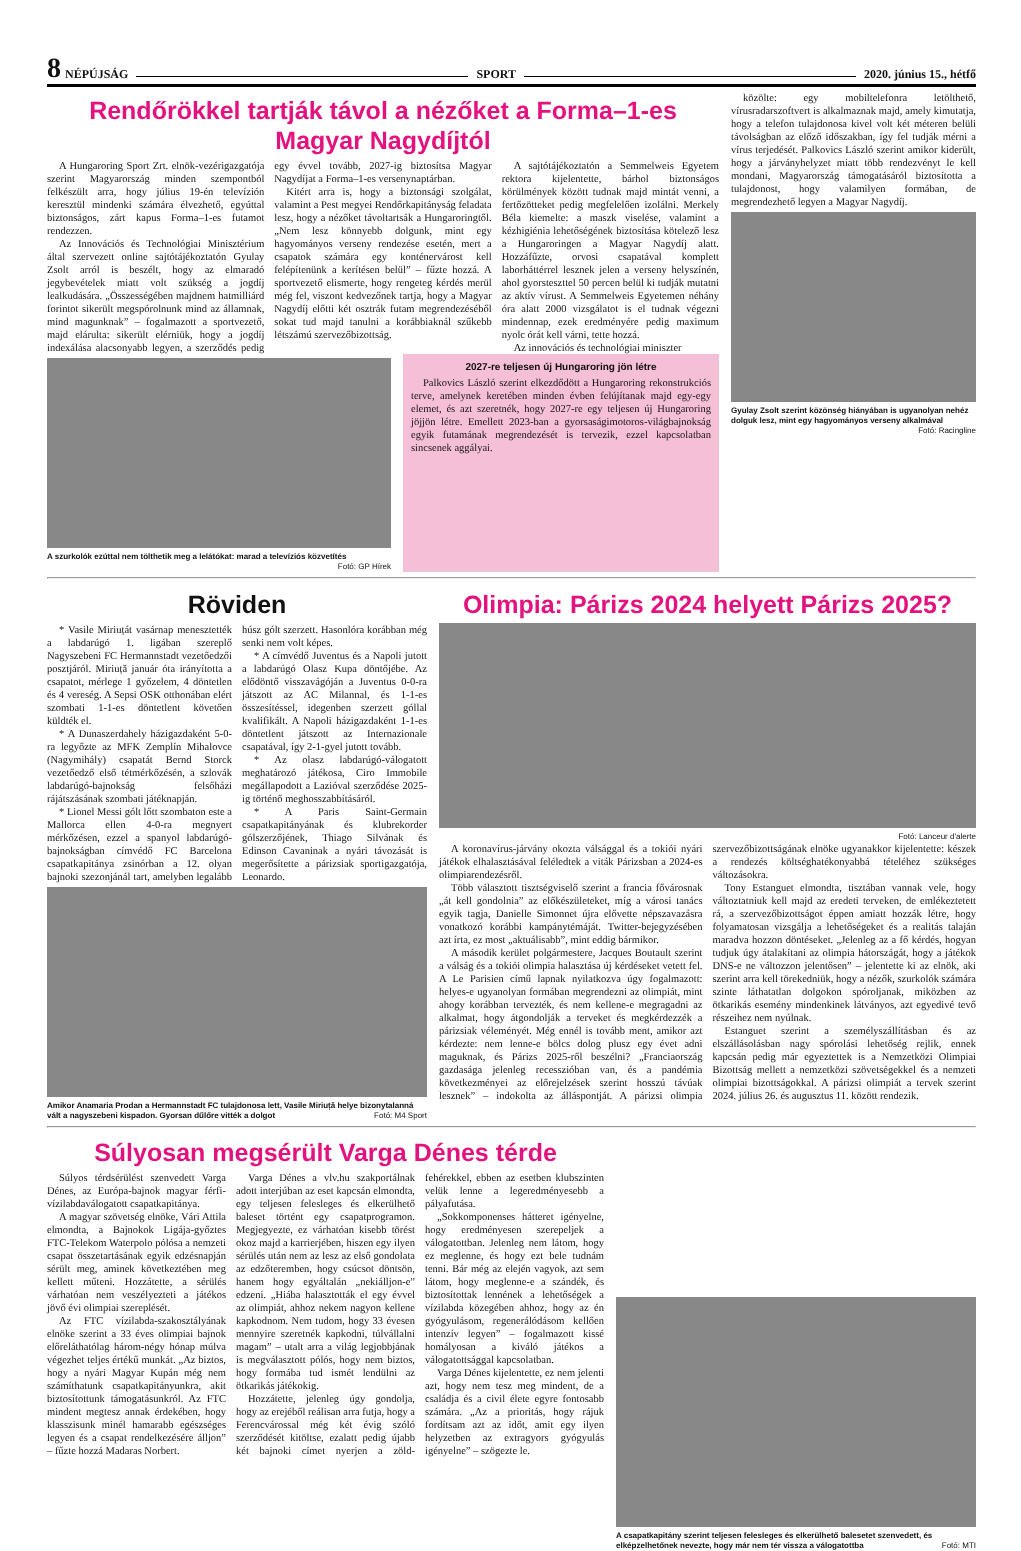8 NÉPÚJSÁG SPORT 2020. június 15., hétfő
Rendőrökkel tartják távol a nézőket a Forma–1-es Magyar Nagydíjtól
A Hungaroring Sport Zrt. elnök-vezérigazgatója szerint Magyarország minden szempontból felkészült arra, hogy július 19-én televízión keresztül mindenki számára élvezhető, egyúttal biztonságos, zárt kapus Forma–1-es futamot rendezzen.
Az Innovációs és Technológiai Minisztérium által szervezett online sajtótájékoztatón Gyulay Zsolt arról is beszélt, hogy az elmaradó jegybevételek miatt volt szükség a jogdíj lealkudására. „Összességében majdnem hatmilliárd forintot sikerült megspórolnunk mind az államnak, mind magunknak” – fogalmazott a sportvezető, majd elárulta: sikerült elérniük, hogy a jogdíj indexálása alacsonyabb legyen, a szerződés pedig egy évvel tovább, 2027-ig biztosítsa Magyar Nagydíjat a Forma–1-es versenynaptárban.
Kitért arra is, hogy a biztonsági szolgálat, valamint a Pest megyei Rendőrkapitányság feladata lesz, hogy a nézőket távoltartsák a Hungaroringtől. „Nem lesz könnyebb dolgunk, mint egy hagyományos verseny rendezése esetén, mert a csapatok számára egy konténervárost kell felépítenünk a kerítésen belül” – fűzte hozzá. A sportvezető elismerte, hogy rengeteg kérdés merül még fel, viszont kedvezőnek tartja, hogy a Magyar Nagydíj előtti két osztrák futam megrendezéséből sokat tud majd tanulni a korábbiaknál szűkebb létszámú szervezőbizottság.
A sajtótájékoztatón a Semmelweis Egyetem rektora kijelentette, bárhol biztonságos körülmények között tudnak majd mintát venni, a fertőzötteket pedig megfelelően izolálni. Merkely Béla kiemelte: a maszk viselése, valamint a kézhigiénia lehetőségének biztosítása kötelező lesz a Hungaroringen a Magyar Nagydíj alatt. Hozzáfűzte, orvosi csapatával komplett laborháttérrel lesznek jelen a verseny helyszínén, ahol gyorsteszttel 50 percen belül ki tudják mutatni az aktív vírust. A Semmelweis Egyetemen néhány óra alatt 2000 vizsgálatot is el tudnak végezni mindennap, ezek eredményére pedig maximum nyolc órát kell várni, tette hozzá.
Az innovációs és technológiai miniszter
A szurkolók ezúttal nem tölthetik meg a lelátókat: marad a televíziós közvetítés Fotó: GP Hírek
2027-re teljesen új Hungaroring jön létre
Palkovics László szerint elkezdődött a Hungaroring rekonstrukciós terve, amelynek keretében minden évben felújítanak majd egy-egy elemet, és azt szeretnék, hogy 2027-re egy teljesen új Hungaroring jöjjön létre. Emellett 2023-ban a gyorsaságimotoros-világbajnokság egyik futamának megrendezését is tervezik, ezzel kapcsolatban sincsenek aggályai.
közölte: egy mobiltelefonra letölthető, vírusradarszoftvert is alkalmaznak majd, amely kimutatja, hogy a telefon tulajdonosa kivel volt két méteren belüli távolságban az előző időszakban, így fel tudják mérni a vírus terjedését. Palkovics László szerint amikor kiderült, hogy a járványhelyzet miatt több rendezvényt le kell mondani, Magyarország támogatásáról biztosította a tulajdonost, hogy valamilyen formában, de megrendezhető legyen a Magyar Nagydíj.
Gyulay Zsolt szerint közönség hiányában is ugyanolyan nehéz dolguk lesz, mint egy hagyományos verseny alkalmával Fotó: Racingline
Röviden
* Vasile Miriuțát vasárnap menesztették a labdarúgó 1. ligában szereplő Nagyszebeni FC Hermannstadt vezetőedzői posztjáról. Miriuță január óta irányította a csapatot, mérlege 1 győzelem, 4 döntetlen és 4 vereség. A Sepsi OSK otthonában elért szombati 1-1-es döntetlent követően küldték el.
* A Dunaszerdahely házigazdaként 5-0-ra legyőzte az MFK Zemplín Mihalovce (Nagymihály) csapatát Bernd Storck vezetőedző első tétmérkőzésén, a szlovák labdarúgó-bajnokság felsőházi rájátszásának szombati játéknapján.
* Lionel Messi gólt lőtt szombaton este a Mallorca ellen 4-0-ra megnyert mérkőzésen, ezzel a spanyol labdarúgó-bajnokságban címvédő FC Barcelona csapatkapitánya zsinórban a 12. olyan bajnoki szezonjánál tart, amelyben legalább húsz gólt szerzett. Hasonlóra korábban még senki nem volt képes.
* A címvédő Juventus és a Napoli jutott a labdarúgó Olasz Kupa döntőjébe. Az elődöntő visszavágóján a Juventus 0-0-ra játszott az AC Milannal, és 1-1-es összesítéssel, idegenben szerzett góllal kvalifikált. A Napoli házigazdaként 1-1-es döntetlent játszott az Internazionale csapatával, így 2-1-gyel jutott tovább.
* Az olasz labdarúgó-válogatott meghatározó játékosa, Ciro Immobile megállapodott a Lazióval szerződése 2025-ig történő meghosszabbításáról.
* A Paris Saint-Germain csapatkapitányának és klubrekorder gólszerzőjének, Thiago Silvának és Edinson Cavaninak a nyári távozását is megerősítette a párizsiak sportigazgatója, Leonardo.
Amikor Anamaria Prodan a Hermannstadt FC tulajdonosa lett, Vasile Miriuță helye bizonytalanná vált a nagyszebeni kispadon. Gyorsan dűlőre vitték a dolgot Fotó: M4 Sport
Olimpia: Párizs 2024 helyett Párizs 2025?
Fotó: Lanceur d'alerte
A koronavírus-járvány okozta válsággal és a tokiói nyári játékok elhalasztásával feléledtek a viták Párizsban a 2024-es olimpiarendezésről.
Több választott tisztségviselő szerint a francia fővárosnak „át kell gondolnia” az előkészületeket, míg a városi tanács egyik tagja, Danielle Simonnet újra elővette népszavazásra vonatkozó korábbi kampánytémáját. Twitter-bejegyzésében azt írta, ez most „aktuálisabb”, mint eddig bármikor.
A második kerület polgármestere, Jacques Boutault szerint a válság és a tokiói olimpia halasztása új kérdéseket vetett fel. A Le Parisien című lapnak nyilatkozva úgy fogalmazott: helyes-e ugyanolyan formában megrendezni az olimpiát, mint ahogy korábban tervezték, és nem kellene-e megragadni az alkalmat, hogy átgondolják a terveket és megkérdezzék a párizsiak véleményét. Még ennél is tovább ment, amikor azt kérdezte: nem lenne-e bölcs dolog plusz egy évet adni maguknak, és Párizs 2025-ről beszélni? „Franciaország gazdasága jelenleg recesszióban van, és a pandémia következményei az előrejelzések szerint hosszú távúak lesznek” – indokolta az álláspontját. A párizsi olimpia szervezőbizottságának elnöke ugyanakkor kijelentette: készek a rendezés költséghatékonyabbá tételéhez szükséges változásokra.
Tony Estanguet elmondta, tisztában vannak vele, hogy változtatniuk kell majd az eredeti terveken, de emlékeztetett rá, a szervezőbizottságot éppen amiatt hozzák létre, hogy folyamatosan vizsgálja a lehetőségeket és a realitás talaján maradva hozzon döntéseket. „Jelenleg az a fő kérdés, hogyan tudjuk úgy átalakítani az olimpia hátországát, hogy a játékok DNS-e ne változzon jelentősen” – jelentette ki az elnök, aki szerint arra kell törekedniük, hogy a nézők, szurkolók számára szinte láthatatlan dolgokon spóroljanak, miközben az ötkarikás esemény mindenkinek látványos, azt egyedivé tevő részeihez nem nyúlnak.
Estanguet szerint a személyszállításban és az elszállásolásban nagy spórolási lehetőség rejlik, ennek kapcsán pedig már egyeztettek is a Nemzetközi Olimpiai Bizottság mellett a nemzetközi szövetségekkel és a nemzeti olimpiai bizottságokkal. A párizsi olimpiát a tervek szerint 2024. július 26. és augusztus 11. között rendezik.
Súlyosan megsérült Varga Dénes térde
Súlyos térdsérülést szenvedett Varga Dénes, az Európa-bajnok magyar férfi-vízilabdaválogatott csapatkapitánya.
A magyar szövetség elnöke, Vári Attila elmondta, a Bajnokok Ligája-győztes FTC-Telekom Waterpolo pólósa a nemzeti csapat összetartásának egyik edzésnapján sérült meg, aminek következtében meg kellett műteni. Hozzátette, a sérülés várhatóan nem veszélyezteti a játékos jövő évi olimpiai szereplését.
Az FTC vízilabda-szakosztályának elnöke szerint a 33 éves olimpiai bajnok előreláthatólag három-négy hónap múlva végezhet teljes értékű munkát. „Az biztos, hogy a nyári Magyar Kupán még nem számíthatunk csapatkapitányunkra, akit biztosítottunk támogatásunkról. Az FTC mindent megtesz annak érdekében, hogy klasszisunk minél hamarabb egészséges legyen és a csapat rendelkezésére álljon” – fűzte hozzá Madaras Norbert.
Varga Dénes a vlv.hu szakportálnak adott interjúban az eset kapcsán elmondta, egy teljesen felesleges és elkerülhető baleset történt egy csapatprogramon. Megjegyezte, ez várhatóan kisebb törést okoz majd a karrierjében, hiszen egy ilyen sérülés után nem az lesz az első gondolata az edzőteremben, hogy csúcsot döntsön, hanem hogy egyáltalán „nekiálljon-e” edzeni. „Hiába halasztották el egy évvel az olimpiát, ahhoz nekem nagyon kellene kapkodnom. Nem tudom, hogy 33 évesen mennyire szeretnék kapkodni, túlvállalni magam” – utalt arra a világ legjobbjának is megválasztott pólós, hogy nem biztos, hogy formába tud ismét lendülni az ötkarikás játékokig.
Hozzátette, jelenleg úgy gondolja, hogy az erejéből reálisan arra futja, hogy a Ferencvárossal még két évig szóló szerződését kitöltse, ezalatt pedig újabb két bajnoki címet nyerjen a zöld-fehérekkel, ebben az esetben klubszinten velük lenne a legeredményesebb a pályafutása.
„Sokkomponenses hátteret igényelne, hogy eredményesen szerepeljek a válogatottban. Jelenleg nem látom, hogy ez meglenne, és hogy ezt bele tudnám tenni. Bár még az elején vagyok, azt sem látom, hogy meglenne-e a szándék, és biztosítottak lennének a lehetőségek a vízilabda közegében ahhoz, hogy az én gyógyulásom, regenerálódásom kellően intenzív legyen” – fogalmazott kissé homályosan a kiváló játékos a válogatottsággal kapcsolatban.
Varga Dénes kijelentette, ez nem jelenti azt, hogy nem tesz meg mindent, de a családja és a civil élete egyre fontosabb számára. „Az a prioritás, hogy rájuk fordítsam azt az időt, amit egy ilyen helyzetben az extragyors gyógyulás igényelne” – szögezte le.
A csapatkapitány szerint teljesen felesleges és elkerülhető balesetet szenvedett, és elképzelhetőnek nevezte, hogy már nem tér vissza a válogatottba Fotó: MTI